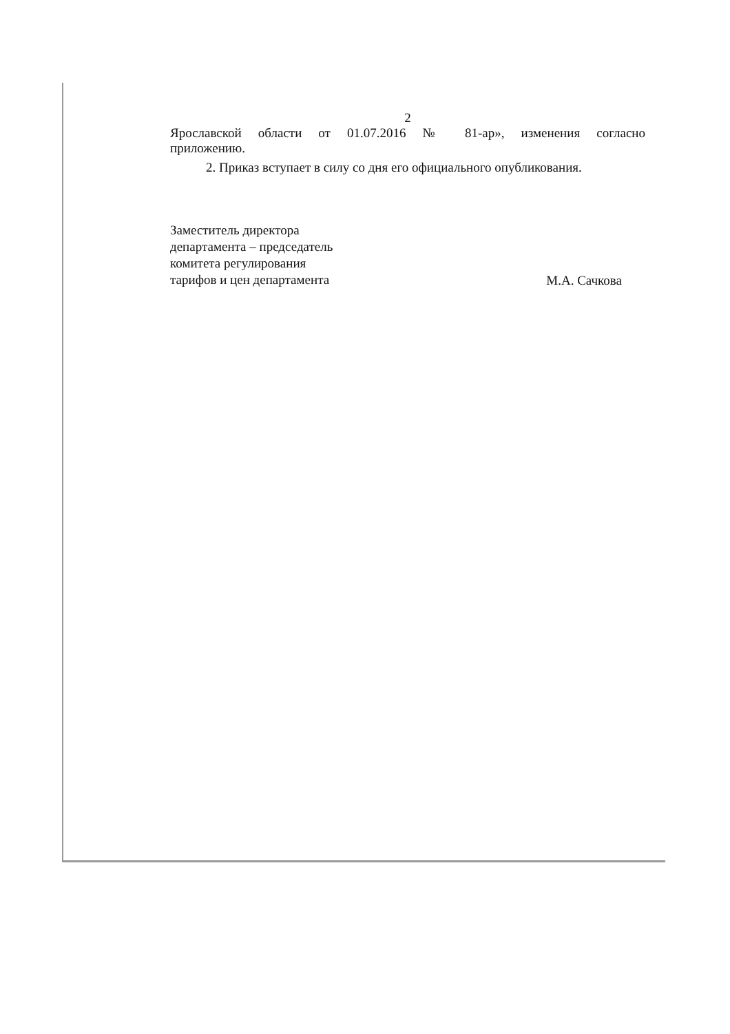2
Ярославской области от 01.07.2016 № 81-ар», изменения согласно
приложению.
2. Приказ вступает в силу со дня его официального опубликования.
Заместитель директора
департамента – председатель
комитета регулирования
тарифов и цен департамента
М.А. Сачкова